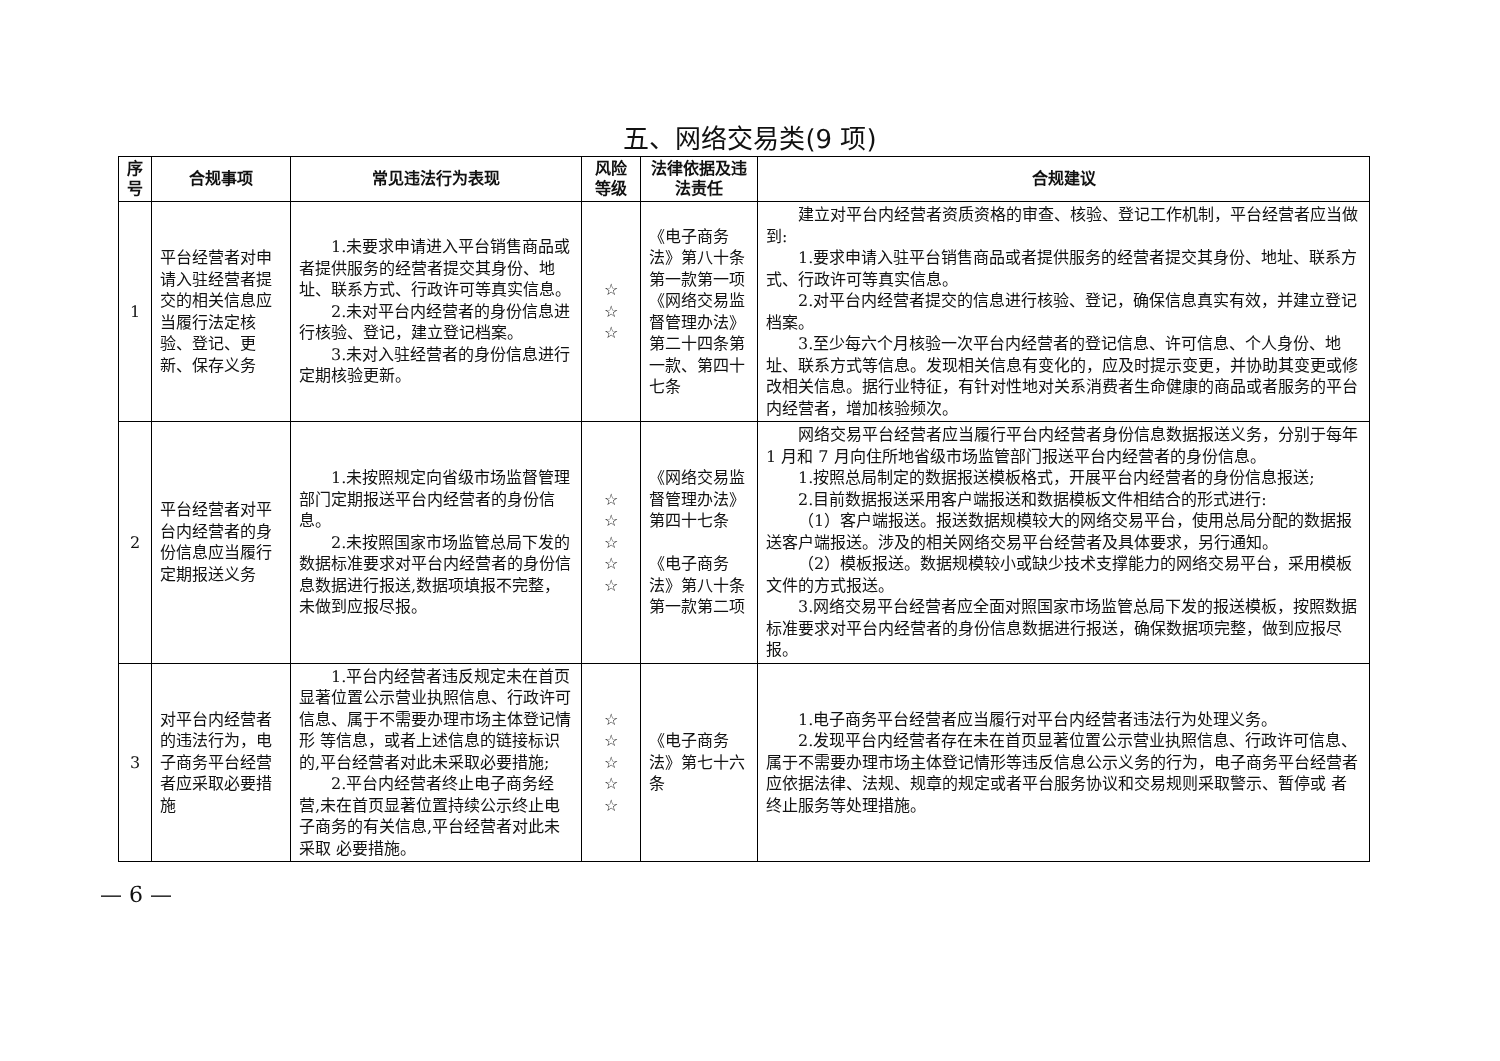五、网络交易类(9 项)
| 序号 | 合规事项 | 常见违法行为表现 | 风险等级 | 法律依据及违法责任 | 合规建议 |
| --- | --- | --- | --- | --- | --- |
| 1 | 平台经营者对申请入驻经营者提交的相关信息应当履行法定核验、登记、更新、保存义务 | 1.未要求申请进入平台销售商品或者提供服务的经营者提交其身份、地址、联系方式、行政许可等真实信息。 2.未对平台内经营者的身份信息进行核验、登记，建立登记档案。 3.未对入驻经营者的身份信息进行定期核验更新。 | ☆ ☆ ☆ | 《电子商务法》第八十条第一款第一项 《网络交易监督管理办法》第二十四条第一款、第四十七条 | 建立对平台内经营者资质资格的审查、核验、登记工作机制，平台经营者应当做到: 1.要求申请入驻平台销售商品或者提供服务的经营者提交其身份、地址、联系方式、行政许可等真实信息。 2.对平台内经营者提交的信息进行核验、登记，确保信息真实有效，并建立登记档案。 3.至少每六个月核验一次平台内经营者的登记信息、许可信息、个人身份、地址、联系方式等信息。发现相关信息有变化的，应及时提示变更，并协助其变更或修改相关信息。据行业特征，有针对性地对关系消费者生命健康的商品或者服务的平台内经营者，增加核验频次。 |
| 2 | 平台经营者对平台内经营者的身份信息应当履行定期报送义务 | 1.未按照规定向省级市场监督管理部门定期报送平台内经营者的身份信息。 2.未按照国家市场监管总局下发的数据标准要求对平台内经营者的身份信息数据进行报送,数据项填报不完整，未做到应报尽报。 | ☆ ☆ ☆ ☆ ☆ | 《网络交易监督管理办法》第四十七条 《电子商务法》第八十条第一款第二项 | 网络交易平台经营者应当履行平台内经营者身份信息数据报送义务，分别于每年 1 月和 7 月向住所地省级市场监管部门报送平台内经营者的身份信息。 1.按照总局制定的数据报送模板格式，开展平台内经营者的身份信息报送; 2.目前数据报送采用客户端报送和数据模板文件相结合的形式进行: （1）客户端报送。报送数据规模较大的网络交易平台，使用总局分配的数据报送客户端报送。涉及的相关网络交易平台经营者及具体要求，另行通知。 （2）模板报送。数据规模较小或缺少技术支撑能力的网络交易平台，采用模板文件的方式报送。 3.网络交易平台经营者应全面对照国家市场监管总局下发的报送模板，按照数据标准要求对平台内经营者的身份信息数据进行报送，确保数据项完整，做到应报尽报。 |
| 3 | 对平台内经营者的违法行为，电子商务平台经营者应采取必要措施 | 1.平台内经营者违反规定未在首页显著位置公示营业执照信息、行政许可信息、属于不需要办理市场主体登记情形 等信息，或者上述信息的链接标识的,平台经营者对此未采取必要措施; 2.平台内经营者终止电子商务经营,未在首页显著位置持续公示终止电子商务的有关信息,平台经营者对此未采取 必要措施。 | ☆ ☆ ☆ ☆ ☆ | 《电子商务法》第七十六条 | 1.电子商务平台经营者应当履行对平台内经营者违法行为处理义务。 2.发现平台内经营者存在未在首页显著位置公示营业执照信息、行政许可信息、属于不需要办理市场主体登记情形等违反信息公示义务的行为，电子商务平台经营者应依据法律、法规、规章的规定或者平台服务协议和交易规则采取警示、暂停或 者终止服务等处理措施。 |
— 6 —